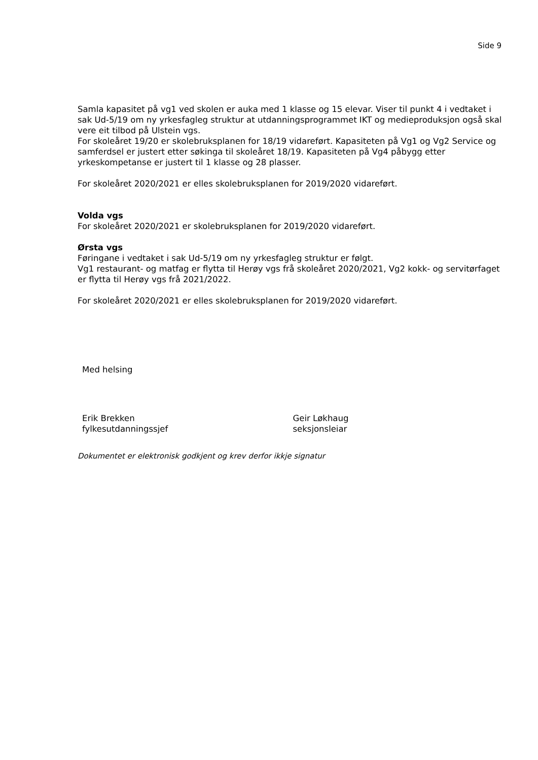Side 9
Samla kapasitet på vg1 ved skolen er auka med 1 klasse og 15 elevar. Viser til punkt 4 i vedtaket i sak Ud-5/19 om ny yrkesfagleg struktur at utdanningsprogrammet IKT og medieproduksjon også skal vere eit tilbod på Ulstein vgs.
For skoleåret 19/20 er skolebruksplanen for 18/19 vidareført. Kapasiteten på Vg1 og Vg2 Service og samferdsel er justert etter søkinga til skoleåret 18/19. Kapasiteten på Vg4 påbygg etter yrkeskompetanse er justert til 1 klasse og 28 plasser.
For skoleåret 2020/2021 er elles skolebruksplanen for 2019/2020 vidareført.
Volda vgs
For skoleåret 2020/2021 er skolebruksplanen for 2019/2020 vidareført.
Ørsta vgs
Føringane i vedtaket i sak Ud-5/19 om ny yrkesfagleg struktur er følgt.
Vg1 restaurant- og matfag er flytta til Herøy vgs frå skoleåret 2020/2021, Vg2 kokk- og servitørfaget er flytta til Herøy vgs frå 2021/2022.
For skoleåret 2020/2021 er elles skolebruksplanen for 2019/2020 vidareført.
Med helsing
Erik Brekken
fylkesutdanningssjef
Geir Løkhaug
seksjonsleiar
Dokumentet er elektronisk godkjent og krev derfor ikkje signatur